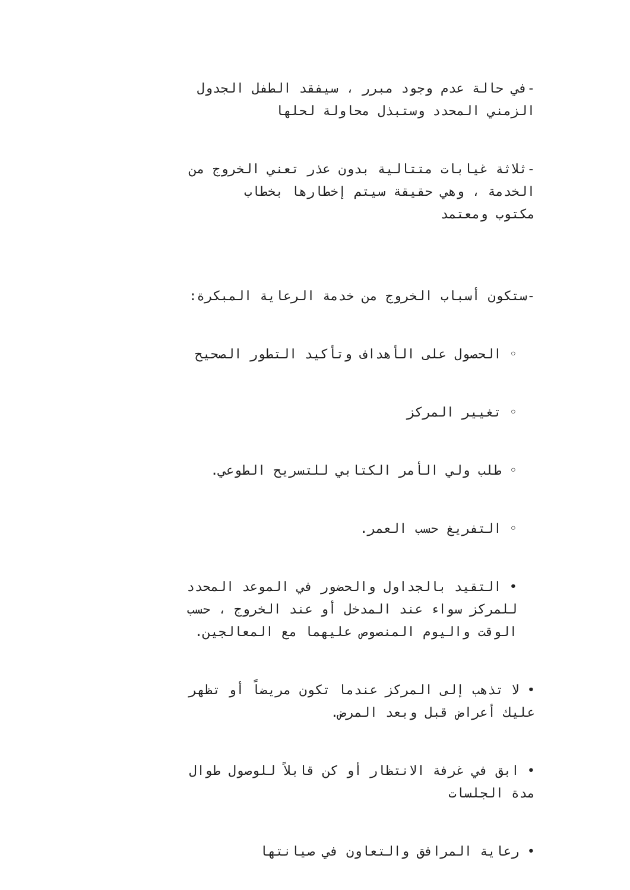-في حالة عدم وجود مبرر ، سيفقد الطفل الجدول
الزمني المحدد وستبذل محاولة لحلها
-ثلاثة غيابات متتالية بدون عذر تعني الخروج من
الخدمة ، وهي حقيقة سيتم إخطارها بخطاب
مكتوب ومعتمد
-ستكون أسباب الخروج من خدمة الرعاية المبكرة:
◦ الحصول على الأهداف وتأكيد التطور الصحيح
◦ تغيير المركز
◦ طلب ولي الأمر الكتابي للتسريح الطوعي.
◦ التفريغ حسب العمر.
• التقيد بالجداول والحضور في الموعد المحدد
للمركز سواء عند المدخل أو عند الخروج ، حسب
الوقت واليوم المنصوص عليهما مع المعالجين.
• لا تذهب إلى المركز عندما تكون مريضاً أو تظهر
عليك أعراض قبل وبعد المرض.
• ابق في غرفة الانتظار أو كن قابلاً للوصول طوال
مدة الجلسات
• رعاية المرافق والتعاون في صيانتها